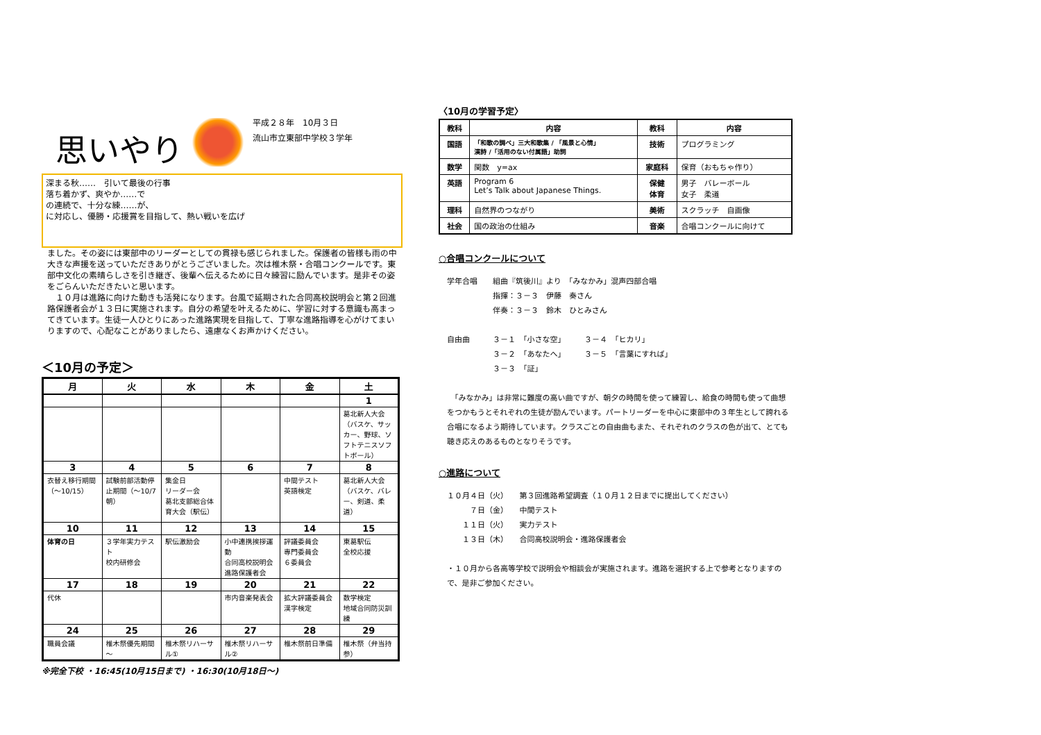思いやり
平成２８年　10月３日
流山市立東部中学校３学年
深まる秋……　引いて最後の行事
落ち着かず、爽やか……で
の連続で、十分な練……が、
に対応し、優勝・応援賞を目指して、熱い戦いを広げ
ました。その姿には東部中のリーダーとしての貫禄も感じられました。保護者の皆様も雨の中大きな声援を送っていただきありがとうございました。次は椎木祭・合唱コンクールです。東部中文化の素晴らしさを引き継ぎ、後輩へ伝えるために日々練習に励んでいます。是非その姿をごらんいただきたいと思います。
　１０月は進路に向けた動きも活発になります。台風で延期された合同高校説明会と第２回進路保護者会が１３日に実施されます。自分の希望を叶えるために、学習に対する意識も高まってきています。生徒一人ひとりにあった進路実現を目指して、丁寧な進路指導を心がけてまいりますので、心配なことがありましたら、遠慮なくお声かけください。
＜10月の予定＞
| 月 | 火 | 水 | 木 | 金 | 土 |
| --- | --- | --- | --- | --- | --- |
| | | | | | 1 |
| | | | | | 葛北新人大会（バスケ、サッカー、野球、ソフトテニスソフトボール） |
| 3 | 4 | 5 | 6 | 7 | 8 |
| 衣替え移行期間（～10/15） | 試験前部活動停止期間（～10/7朝） | 集金日 リーダー会 葛北支部総合体育大会（駅伝） | | 中間テスト 英語検定 | 葛北新人大会（バスケ、バレー、剣道、柔道） |
| 10 | 11 | 12 | 13 | 14 | 15 |
| 体育の日 | ３学年実力テスト 校内研修会 | 駅伝激励会 | 小中連携挨拶運動 合同高校説明会 進路保護者会 | 評議委員会 専門委員会 ６委員会 | 東葛駅伝 全校応援 |
| 17 | 18 | 19 | 20 | 21 | 22 |
| 代休 | | | 市内音楽発表会 | 拡大評議委員会 漢字検定 | 数学検定 地域合同防災訓練 |
| 24 | 25 | 26 | 27 | 28 | 29 |
| 職員会議 | 椎木祭優先期間～ | 椎木祭リハーサル① | 椎木祭リハーサル② | 椎木祭前日準備 | 椎木祭（弁当持参） |
※完全下校 ・16:45(10月15日まで) ・16:30(10月18日～)
〈10月の学習予定〉
| 教科 | 内容 | 教科 | 内容 |
| --- | --- | --- | --- |
| 国語 | 「和歌の調べ」三大和歌集 / 「風景と心情」 漢詩 /「活用のない付属語」助詞 | 技術 | プログラミング |
| 数学 | 関数 y=ax | 家庭科 | 保育（おもちゃ作り） |
| 英語 | Program 6 Let’s Talk about Japanese Things. | 保健 体育 | 男子 バレーボール 女子 柔道 |
| 理科 | 自然界のつながり | 美術 | スクラッチ 自画像 |
| 社会 | 国の政治の仕組み | 音楽 | 合唱コンクールに向けて |
○合唱コンクールについて
学年合唱　　組曲『筑後川』より　「みなかみ」混声四部合唱
　　　　　　指揮：３－３　伊藤　奏さん
　　　　　　伴奏：３－３　鈴木　ひとみさん
自由曲　　　３－１　「小さな空」　　　３－４　「ヒカリ」
　　　　　　３－２　「あなたへ」　　　３－５　「言葉にすれば」
　　　　　　３－３　「証」
　「みなかみ」は非常に難度の高い曲ですが、朝夕の時間を使って練習し、給食の時間も使って曲想をつかもうとそれぞれの生徒が励んでいます。パートリーダーを中心に東部中の３年生として誇れる合唱になるよう期待しています。クラスごとの自由曲もまた、それぞれのクラスの色が出て、とても聴き応えのあるものとなりそうです。
○進路について
１０月４日（火）　　第３回進路希望調査（１０月１２日までに提出してください）
　　　７日（金）　　中間テスト
　　１１日（火）　　実力テスト
　　１３日（木）　　合同高校説明会・進路保護者会
・１０月から各高等学校で説明会や相談会が実施されます。進路を選択する上で参考となりますので、是非ご参加ください。